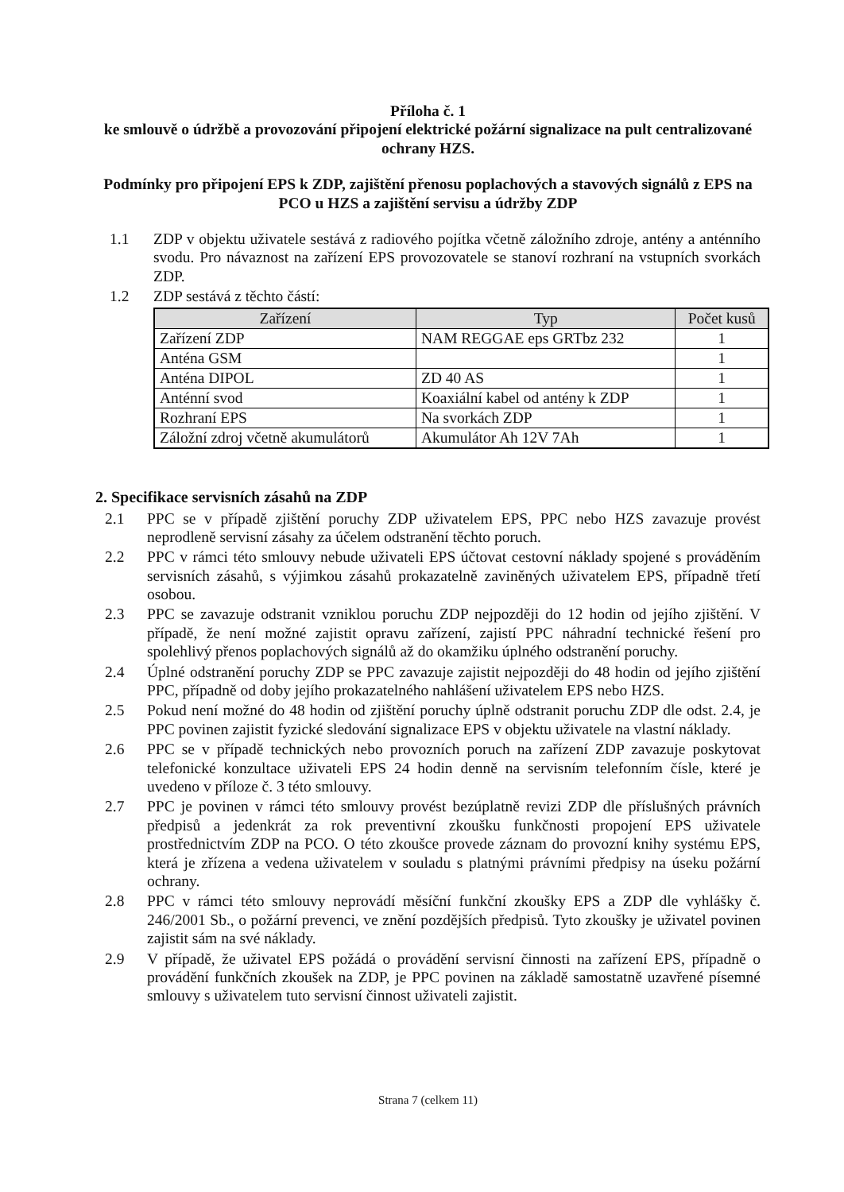Příloha č. 1
ke smlouvě o údržbě a provozování připojení elektrické požární signalizace na pult centralizované ochrany HZS.
Podmínky pro připojení EPS k ZDP, zajištění přenosu poplachových a stavových signálů z EPS na PCO u HZS a zajištění servisu a údržby ZDP
1.1 ZDP v objektu uživatele sestává z radiového pojítka včetně záložního zdroje, antény a anténního svodu. Pro návaznost na zařízení EPS provozovatele se stanoví rozhraní na vstupních svorkách ZDP.
1.2 ZDP sestává z těchto částí:
| Zařízení | Typ | Počet kusů |
| --- | --- | --- |
| Zařízení ZDP | NAM REGGAE eps GRTbz 232 | 1 |
| Anténa GSM | | 1 |
| Anténa DIPOL | ZD 40 AS | 1 |
| Anténní svod | Koaxiální kabel od antény k ZDP | 1 |
| Rozhraní EPS | Na svorkách ZDP | 1 |
| Záložní zdroj včetně akumulátorů | Akumulátor Ah 12V 7Ah | 1 |
2. Specifikace servisních zásahů na ZDP
2.1 PPC se v případě zjištění poruchy ZDP uživatelem EPS, PPC nebo HZS zavazuje provést neprodleně servisní zásahy za účelem odstranění těchto poruch.
2.2 PPC v rámci této smlouvy nebude uživateli EPS účtovat cestovní náklady spojené s prováděním servisních zásahů, s výjimkou zásahů prokazatelně zaviněných uživatelem EPS, případně třetí osobou.
2.3 PPC se zavazuje odstranit vzniklou poruchu ZDP nejpozději do 12 hodin od jejího zjištění. V případě, že není možné zajistit opravu zařízení, zajistí PPC náhradní technické řešení pro spolehlivý přenos poplachových signálů až do okamžiku úplného odstranění poruchy.
2.4 Úplné odstranění poruchy ZDP se PPC zavazuje zajistit nejpozději do 48 hodin od jejího zjištění PPC, případně od doby jejího prokazatelného nahlášení uživatelem EPS nebo HZS.
2.5 Pokud není možné do 48 hodin od zjištění poruchy úplně odstranit poruchu ZDP dle odst. 2.4, je PPC povinen zajistit fyzické sledování signalizace EPS v objektu uživatele na vlastní náklady.
2.6 PPC se v případě technických nebo provozních poruch na zařízení ZDP zavazuje poskytovat telefonické konzultace uživateli EPS 24 hodin denně na servisním telefonním čísle, které je uvedeno v příloze č. 3 této smlouvy.
2.7 PPC je povinen v rámci této smlouvy provést bezúplatně revizi ZDP dle příslušných právních předpisů a jedenkrát za rok preventivní zkoušku funkčnosti propojení EPS uživatele prostřednictvím ZDP na PCO. O této zkoušce provede záznam do provozní knihy systému EPS, která je zřízena a vedena uživatelem v souladu s platnými právními předpisy na úseku požární ochrany.
2.8 PPC v rámci této smlouvy neprovádí měsíční funkční zkoušky EPS a ZDP dle vyhlášky č. 246/2001 Sb., o požární prevenci, ve znění pozdějších předpisů. Tyto zkoušky je uživatel povinen zajistit sám na své náklady.
2.9 V případě, že uživatel EPS požádá o provádění servisní činnosti na zařízení EPS, případně o provádění funkčních zkoušek na ZDP, je PPC povinen na základě samostatně uzavřené písemné smlouvy s uživatelem tuto servisní činnost uživateli zajistit.
Strana 7 (celkem 11)